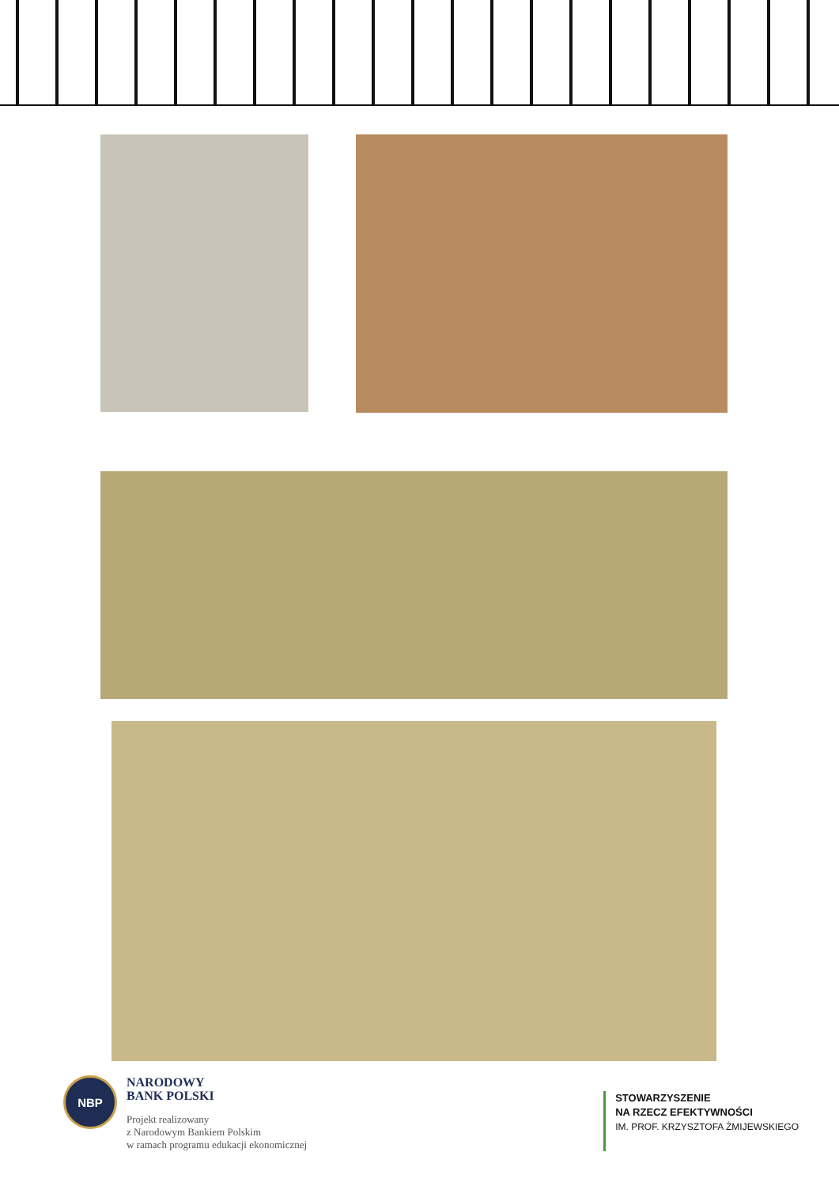NBP
NARODOWY
BANK POLSKI
Projekt realizowany
z Narodowym Bankiem Polskim
w ramach programu edukacji ekonomicznej
STOWARZYSZENIE
NA RZECZ EFEKTYWNOŚCI
IM. PROF. KRZYSZTOFA ŻMIJEWSKIEGO